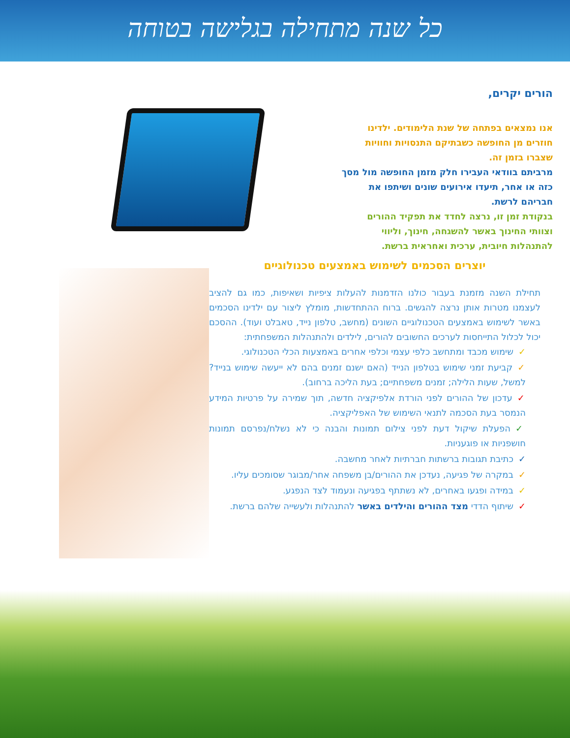כל שנה מתחילה בגלישה בטוחה
הורים יקרים,
אנו נמצאים בפתחה של שנת הלימודים. ילדינו חוזרים מן החופשה כשבתיקם התנסויות וחוויות שצברו בזמן זה.
מרביתם בוודאי העבירו חלק מזמן החופשה מול מסך כזה או אחר, תיעדו אירועים שונים ושיתפו את חבריהם לרשת.
בנקודת זמן זו, נרצה לחדד את תפקיד ההורים וצוותי החינוך באשר להשגחה, חינוך, וליווי להתנהלות חיובית, ערכית ואחראית ברשת.
יוצרים הסכמים לשימוש באמצעים טכנולוגיים
תחילת השנה מזמנת בעבור כולנו הזדמנות להעלות ציפיות ושאיפות, כמו גם להציב לעצמנו מטרות אותן נרצה להגשים. ברוח ההתחדשות, מומלץ ליצור עם ילדינו הסכמים באשר לשימוש באמצעים הטכנולוגיים השונים (מחשב, טלפון נייד, טאבלט ועוד). ההסכם יכול לכלול התייחסות לערכים החשובים להורים, לילדים ולהתנהלות המשפחתית:
✓שימוש מכבד ומתחשב כלפי עצמי וכלפי אחרים באמצעות הכלי הטכנולוגי.
✓קביעת זמני שימוש בטלפון הנייד (האם ישנם זמנים בהם לא ייעשה שימוש בנייד? למשל, שעות הלילה; זמנים משפחתיים; בעת הליכה ברחוב).
✓עדכון של ההורים לפני הורדת אלפיקציה חדשה, תוך שמירה על פרטיות המידע הנמסר בעת הסכמה לתנאי השימוש של האפליקציה.
✓הפעלת שיקול דעת לפני צילום תמונות והבנה כי לא נשלח/נפרסם תמונות חושפניות או פוגעניות.
✓כתיבת תגובות ברשתות חברתיות לאחר מחשבה.
✓במקרה של פגיעה, נעדכן את ההורים/בן משפחה אחר/מבוגר שסומכים עליו.
✓במידה ופגעו באחרים, לא נשתתף בפגיעה ונעמוד לצד הנפגע.
✓שיתוף הדדי מצד ההורים והילדים באשר להתנהלות ולעשייה שלהם ברשת.